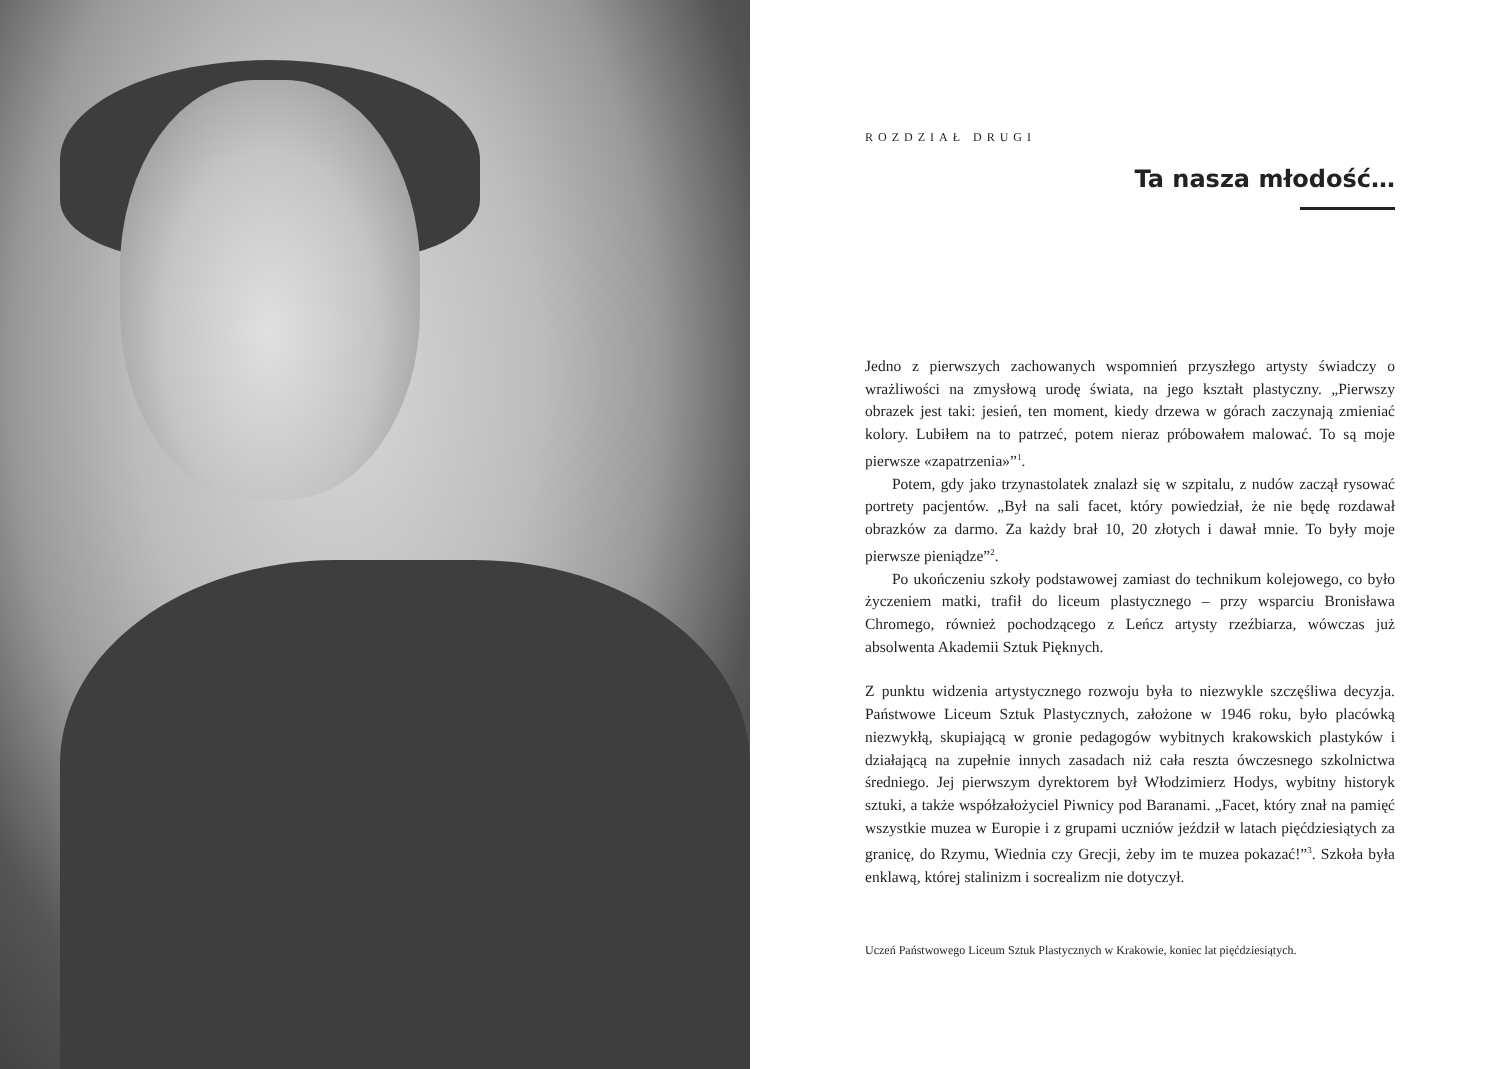ROZDZIAŁ DRUGI
Ta nasza młodość…
Jedno z pierwszych zachowanych wspomnień przyszłego artysty świadczy o wrażliwości na zmysłową urodę świata, na jego kształt plastyczny. „Pierwszy obrazek jest taki: jesień, ten moment, kiedy drzewa w górach zaczynają zmieniać kolory. Lubiłem na to patrzeć, potem nieraz próbowałem malować. To są moje pierwsze «zapatrzenia»”<sup>1</sup>.
Potem, gdy jako trzynastolatek znalazł się w szpitalu, z nudów zaczął rysować portrety pacjentów. „Był na sali facet, który powiedział, że nie będę rozdawał obrazków za darmo. Za każdy brał 10, 20 złotych i dawał mnie. To były moje pierwsze pieniądze”<sup>2</sup>.
Po ukończeniu szkoły podstawowej zamiast do technikum kolejowego, co było życzeniem matki, trafił do liceum plastycznego – przy wsparciu Bronisława Chromego, również pochodzącego z Leńcz artysty rzeźbiarza, wówczas już absolwenta Akademii Sztuk Pięknych.
Z punktu widzenia artystycznego rozwoju była to niezwykle szczęśliwa decyzja. Państwowe Liceum Sztuk Plastycznych, założone w 1946 roku, było placówką niezwykłą, skupiającą w gronie pedagogów wybitnych krakowskich plastyków i działającą na zupełnie innych zasadach niż cała reszta ówczesnego szkolnictwa średniego. Jej pierwszym dyrektorem był Włodzimierz Hodys, wybitny historyk sztuki, a także współzałożyciel Piwnicy pod Baranami. „Facet, który znał na pamięć wszystkie muzea w Europie i z grupami uczniów jeździł w latach pięćdziesiątych za granicę, do Rzymu, Wiednia czy Grecji, żeby im te muzea pokazać!”<sup>3</sup>. Szkoła była enklawą, której stalinizm i socrealizm nie dotyczył.
Uczeń Państwowego Liceum Sztuk Plastycznych w Krakowie, koniec lat pięćdziesiątych.